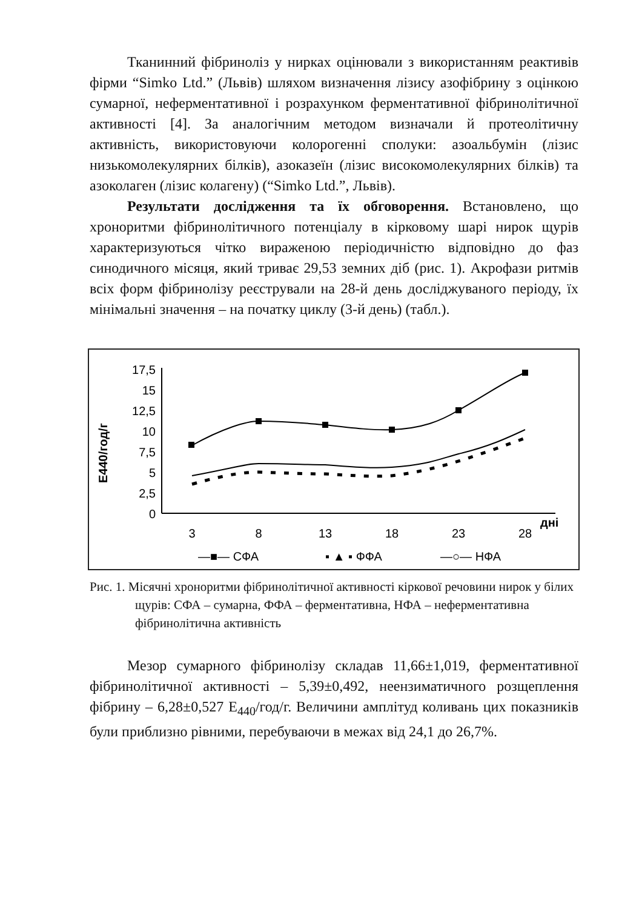Тканинний фібриноліз у нирках оцінювали з використанням реактивів фірми “Simko Ltd.” (Львів) шляхом визначення лізису азофібрину з оцінкою сумарної, неферментативної і розрахунком ферментативної фібринолітичної активності [4]. За аналогічним методом визначали й протеолітичну активність, використовуючи колорогенні сполуки: азоальбумін (лізис низькомолекулярних білків), азоказеїн (лізис високомолекулярних білків) та азоколаген (лізис колагену) (“Simko Ltd.”, Львів).
Результати дослідження та їх обговорення. Встановлено, що хроноритми фібринолітичного потенціалу в кірковому шарі нирок щурів характеризуються чітко вираженою періодичністю відповідно до фаз синодичного місяця, який триває 29,53 земних діб (рис. 1). Акрофази ритмів всіх форм фібринолізу реєстрували на 28-й день досліджуваного періоду, їх мінімальні значення – на початку циклу (3-й день) (табл.).
E440/год/г
17,5
15
12,5
10
7,5
5
2,5
0
3
8
13
18
23
28
дні
—■— СФА
▪ ▲ ▪ ФФА
—○— НФА
Рис. 1. Місячні хроноритми фібринолітичної активності кіркової речовини нирок у білих щурів: СФА – сумарна, ФФА – ферментативна, НФА – неферментативна фібринолітична активність
Мезор сумарного фібринолізу складав 11,66±1,019, ферментативної фібринолітичної активності – 5,39±0,492, неензиматичного розщеплення фібрину – 6,28±0,527 E<sub>440</sub>/год/г. Величини амплітуд коливань цих показників були приблизно рівними, перебуваючи в межах від 24,1 до 26,7%.